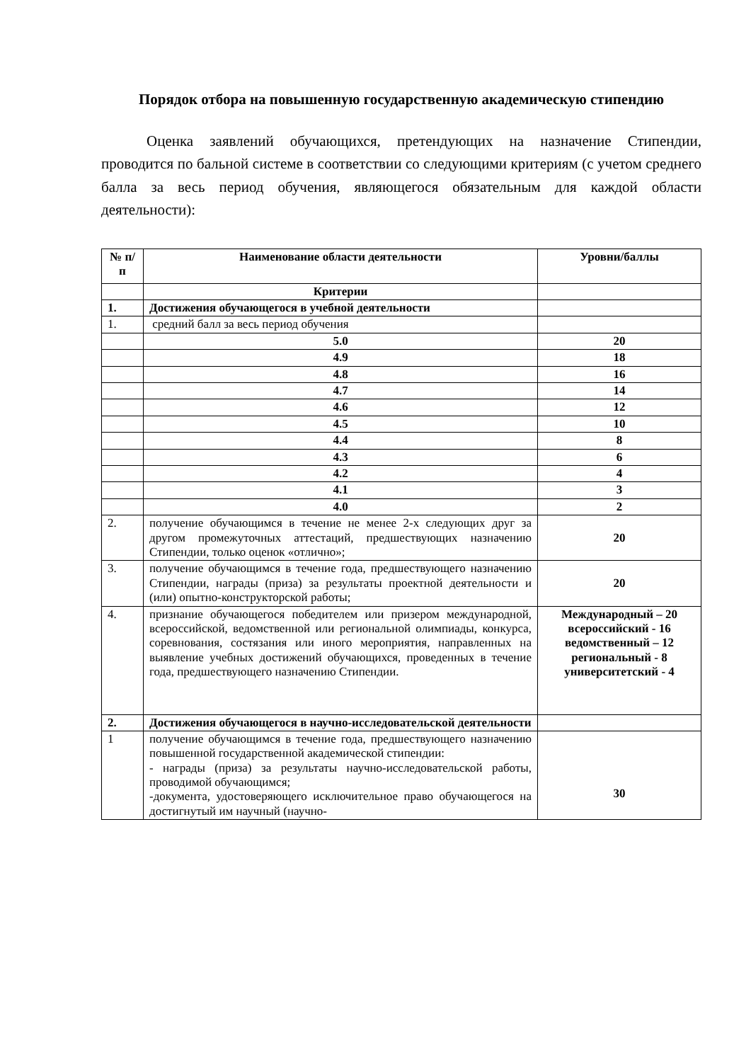Порядок отбора на повышенную государственную академическую стипендию
Оценка заявлений обучающихся, претендующих на назначение Стипендии, проводится по бальной системе в соответствии со следующими критериям (с учетом среднего балла за весь период обучения, являющегося обязательным для каждой области деятельности):
| № п/п | Наименование области деятельности | Уровни/баллы |
| --- | --- | --- |
| | Критерии | |
| 1. | Достижения обучающегося в учебной деятельности | |
| 1. | средний балл за весь период обучения | |
| | 5.0 | 20 |
| | 4.9 | 18 |
| | 4.8 | 16 |
| | 4.7 | 14 |
| | 4.6 | 12 |
| | 4.5 | 10 |
| | 4.4 | 8 |
| | 4.3 | 6 |
| | 4.2 | 4 |
| | 4.1 | 3 |
| | 4.0 | 2 |
| 2. | получение обучающимся в течение не менее 2-х следующих друг за другом промежуточных аттестаций, предшествующих назначению Стипендии, только оценок «отлично»; | 20 |
| 3. | получение обучающимся в течение года, предшествующего назначению Стипендии, награды (приза) за результаты проектной деятельности и (или) опытно-конструкторской работы; | 20 |
| 4. | признание обучающегося победителем или призером международной, всероссийской, ведомственной или региональной олимпиады, конкурса, соревнования, состязания или иного мероприятия, направленных на выявление учебных достижений обучающихся, проведенных в течение года, предшествующего назначению Стипендии. | Международный – 20 всероссийский - 16 ведомственный – 12 региональный - 8 университетский - 4 |
| 2. | Достижения обучающегося в научно-исследовательской деятельности | |
| 1 | получение обучающимся в течение года, предшествующего назначению повышенной государственной академической стипендии: - награды (приза) за результаты научно-исследовательской работы, проводимой обучающимся; -документа, удостоверяющего исключительное право обучающегося на достигнутый им научный (научно- | 30 |